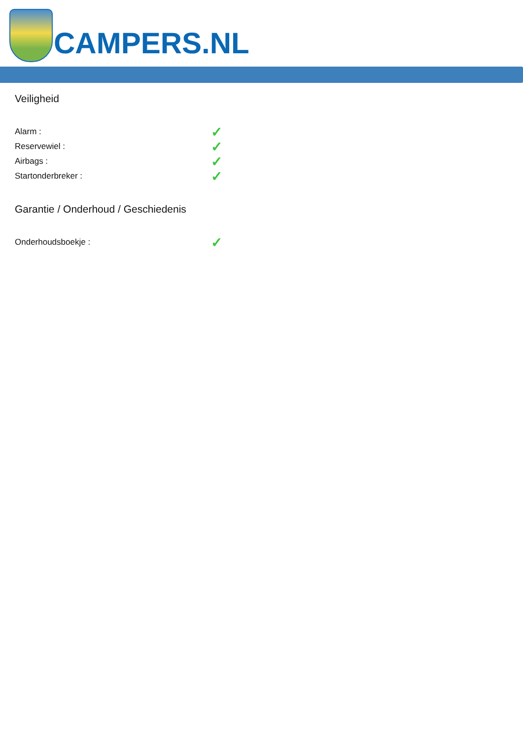CAMPERS.NL
Veiligheid
Alarm : ✓
Reservewiel : ✓
Airbags : ✓
Startonderbreker : ✓
Garantie / Onderhoud / Geschiedenis
Onderhoudsboekje : ✓